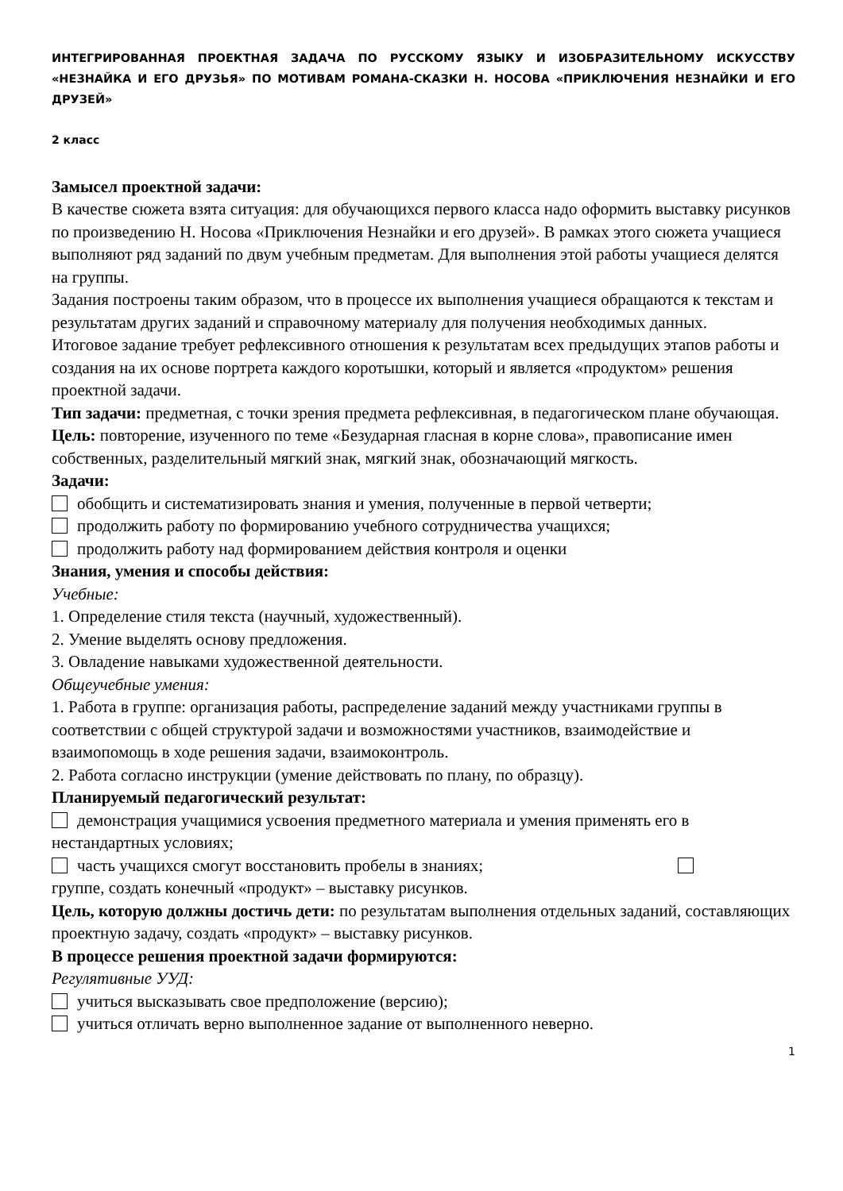ИНТЕГРИРОВАННАЯ ПРОЕКТНАЯ ЗАДАЧА ПО РУССКОМУ ЯЗЫКУ И ИЗОБРАЗИТЕЛЬНОМУ ИСКУССТВУ «НЕЗНАЙКА И ЕГО ДРУЗЬЯ» ПО МОТИВАМ РОМАНА-СКАЗКИ Н. НОСОВА «ПРИКЛЮЧЕНИЯ НЕЗНАЙКИ И ЕГО ДРУЗЕЙ»
2 класс
Замысел проектной задачи:
В качестве сюжета взята ситуация: для обучающихся первого класса надо оформить выставку рисунков по произведению Н. Носова «Приключения Незнайки и его друзей». В рамках этого сюжета учащиеся выполняют ряд заданий по двум учебным предметам. Для выполнения этой работы учащиеся делятся на группы.
Задания построены таким образом, что в процессе их выполнения учащиеся обращаются к текстам и результатам других заданий и справочному материалу для получения необходимых данных.
Итоговое задание требует рефлексивного отношения к результатам всех предыдущих этапов работы и создания на их основе портрета каждого коротышки, который и является «продуктом» решения проектной задачи.
Тип задачи: предметная, с точки зрения предмета рефлексивная, в педагогическом плане обучающая.
Цель: повторение, изученного по теме «Безударная гласная в корне слова», правописание имен собственных, разделительный мягкий знак, мягкий знак, обозначающий мягкость.
Задачи:
обобщить и систематизировать знания и умения, полученные в первой четверти;
продолжить работу по формированию учебного сотрудничества учащихся;
продолжить работу над формированием действия контроля и оценки
Знания, умения и способы действия:
Учебные:
1. Определение стиля текста (научный, художественный).
2. Умение выделять основу предложения.
3. Овладение навыками художественной деятельности.
Общеучебные умения:
1. Работа в группе: организация работы, распределение заданий между участниками группы в соответствии с общей структурой задачи и возможностями участников, взаимодействие и взаимопомощь в ходе решения задачи, взаимоконтроль.
2. Работа согласно инструкции (умение действовать по плану, по образцу).
Планируемый педагогический результат:
демонстрация учащимися усвоения предметного материала и умения применять его в нестандартных условиях;
часть учащихся смогут восстановить пробелы в знаниях;
группе, создать конечный «продукт» – выставку рисунков.
Цель, которую должны достичь дети: по результатам выполнения отдельных заданий, составляющих проектную задачу, создать «продукт» – выставку рисунков.
В процессе решения проектной задачи формируются:
Регулятивные УУД:
учиться высказывать свое предположение (версию);
учиться отличать верно выполненное задание от выполненного неверно.
1